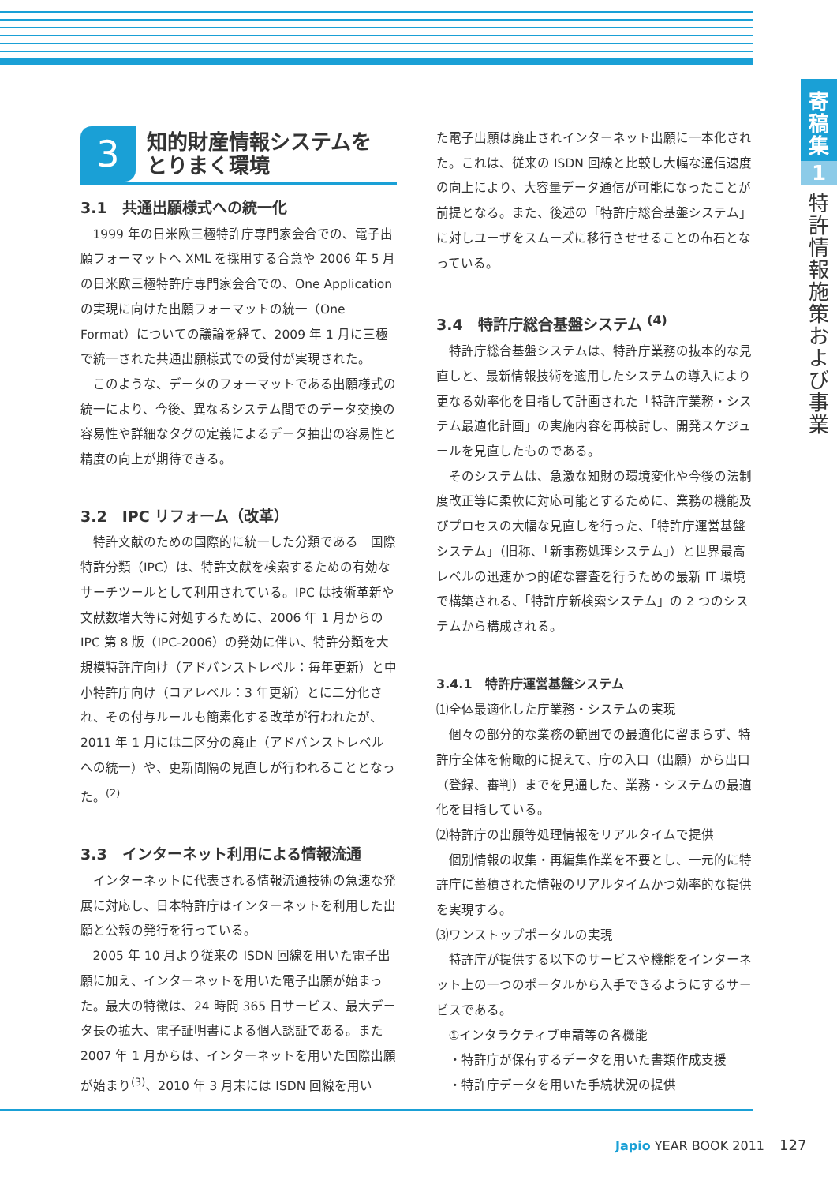寄
稿
集
1
特
許
情
報
施
策
お
よ
び
事
業
3
知的財産情報システムを
とりまく環境
3.1　共通出願様式への統一化
1999 年の日米欧三極特許庁専門家会合での、電子出願フォーマットへ XML を採用する合意や 2006 年 5 月の日米欧三極特許庁専門家会合での、One Application の実現に向けた出願フォーマットの統一（One Format）についての議論を経て、2009 年 1 月に三極で統一された共通出願様式での受付が実現された。
このような、データのフォーマットである出願様式の統一により、今後、異なるシステム間でのデータ交換の容易性や詳細なタグの定義によるデータ抽出の容易性と精度の向上が期待できる。
3.2　IPC リフォーム（改革）
特許文献のための国際的に統一した分類である　国際特許分類（IPC）は、特許文献を検索するための有効なサーチツールとして利用されている。IPC は技術革新や文献数増大等に対処するために、2006 年 1 月からの IPC 第 8 版（IPC-2006）の発効に伴い、特許分類を大規模特許庁向け（アドバンストレベル：毎年更新）と中小特許庁向け（コアレベル：3 年更新）とに二分化され、その付与ルールも簡素化する改革が行われたが、2011 年 1 月には二区分の廃止（アドバンストレベルへの統一）や、更新間隔の見直しが行われることとなった。<sup>(2)</sup>
3.3　インターネット利用による情報流通
インターネットに代表される情報流通技術の急速な発展に対応し、日本特許庁はインターネットを利用した出願と公報の発行を行っている。
2005 年 10 月より従来の ISDN 回線を用いた電子出願に加え、インターネットを用いた電子出願が始まった。最大の特徴は、24 時間 365 日サービス、最大データ長の拡大、電子証明書による個人認証である。また 2007 年 1 月からは、インターネットを用いた国際出願が始まり<sup>(3)</sup>、2010 年 3 月末には ISDN 回線を用い
た電子出願は廃止されインターネット出願に一本化された。これは、従来の ISDN 回線と比較し大幅な通信速度の向上により、大容量データ通信が可能になったことが前提となる。また、後述の「特許庁総合基盤システム」に対しユーザをスムーズに移行させせることの布石となっている。
3.4　特許庁総合基盤システム <sup>(4)</sup>
特許庁総合基盤システムは、特許庁業務の抜本的な見直しと、最新情報技術を適用したシステムの導入により更なる効率化を目指して計画された「特許庁業務・システム最適化計画」の実施内容を再検討し、開発スケジュールを見直したものである。
そのシステムは、急激な知財の環境変化や今後の法制度改正等に柔軟に対応可能とするために、業務の機能及びプロセスの大幅な見直しを行った、「特許庁運営基盤システム」（旧称、「新事務処理システム」）と世界最高レベルの迅速かつ的確な審査を行うための最新 IT 環境で構築される、「特許庁新検索システム」の 2 つのシステムから構成される。
3.4.1　特許庁運営基盤システム
⑴全体最適化した庁業務・システムの実現
個々の部分的な業務の範囲での最適化に留まらず、特許庁全体を俯瞰的に捉えて、庁の入口（出願）から出口（登録、審判）までを見通した、業務・システムの最適化を目指している。
⑵特許庁の出願等処理情報をリアルタイムで提供
個別情報の収集・再編集作業を不要とし、一元的に特許庁に蓄積された情報のリアルタイムかつ効率的な提供を実現する。
⑶ワンストップポータルの実現
特許庁が提供する以下のサービスや機能をインターネット上の一つのポータルから入手できるようにするサービスである。
①インタラクティブ申請等の各機能
・特許庁が保有するデータを用いた書類作成支援
・特許庁データを用いた手続状況の提供
Japio YEAR BOOK 2011 127